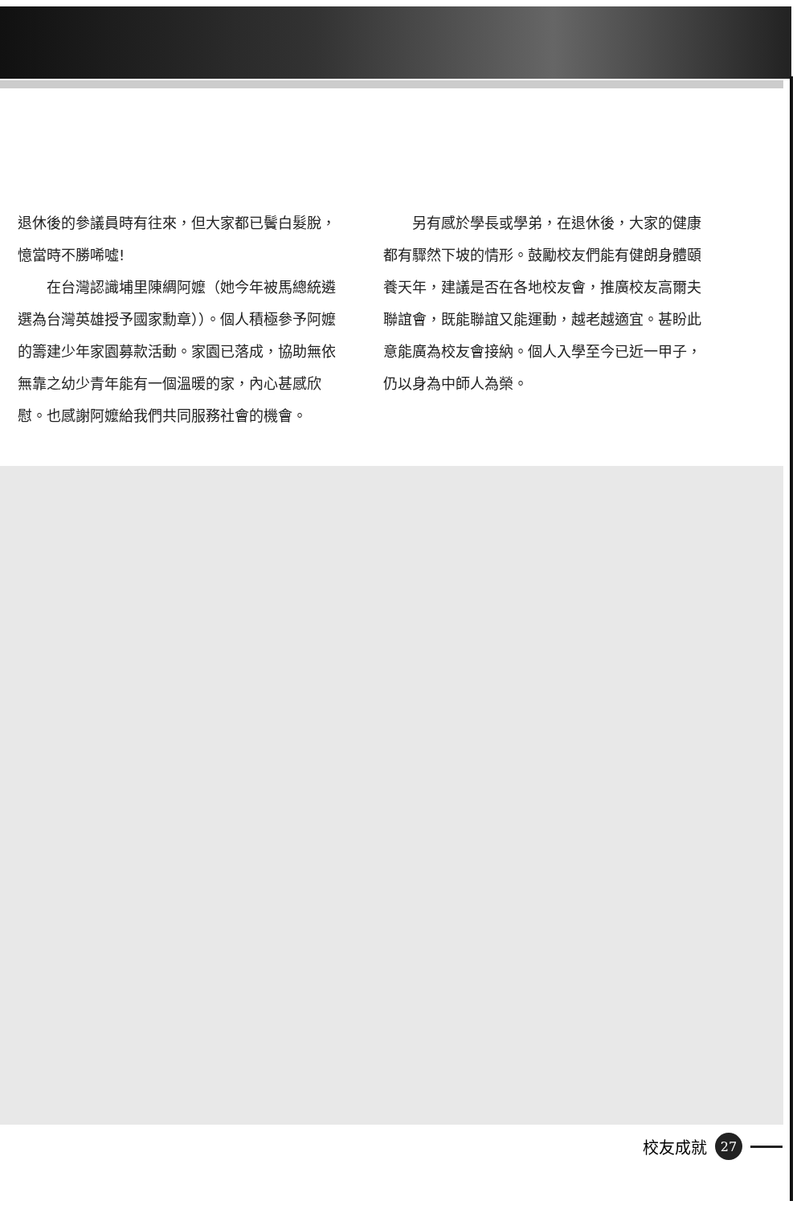退休後的參議員時有往來，但大家都已鬢白髮脫，憶當時不勝唏噓!
  在台灣認識埔里陳綢阿嬤（她今年被馬總統遴選為台灣英雄授予國家勳章））。個人積極參予阿嬤的籌建少年家園募款活動。家園已落成，協助無依無靠之幼少青年能有一個溫暖的家，內心甚感欣慰。也感謝阿嬤給我們共同服務社會的機會。
  另有感於學長或學弟，在退休後，大家的健康都有驟然下坡的情形。鼓勵校友們能有健朗身體頤養天年，建議是否在各地校友會，推廣校友高爾夫聯誼會，既能聯誼又能運動，越老越適宜。甚盼此意能廣為校友會接納。個人入學至今已近一甲子，仍以身為中師人為榮。
校友成就
27